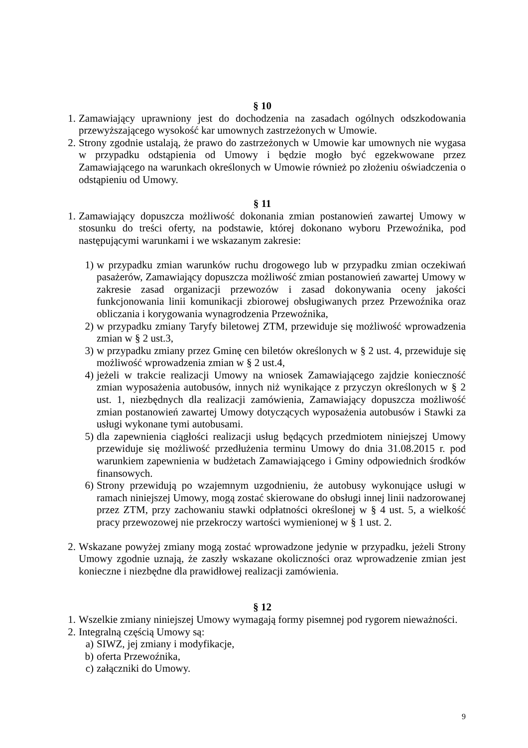§ 10
1. Zamawiający uprawniony jest do dochodzenia na zasadach ogólnych odszkodowania przewyższającego wysokość kar umownych zastrzeżonych w Umowie.
2. Strony zgodnie ustalają, że prawo do zastrzeżonych w Umowie kar umownych nie wygasa w przypadku odstąpienia od Umowy i będzie mogło być egzekwowane przez Zamawiającego na warunkach określonych w Umowie również po złożeniu oświadczenia o odstąpieniu od Umowy.
§ 11
1. Zamawiający dopuszcza możliwość dokonania zmian postanowień zawartej Umowy w stosunku do treści oferty, na podstawie, której dokonano wyboru Przewoźnika, pod następującymi warunkami i we wskazanym zakresie:
1) w przypadku zmian warunków ruchu drogowego lub w przypadku zmian oczekiwań pasażerów, Zamawiający dopuszcza możliwość zmian postanowień zawartej Umowy w zakresie zasad organizacji przewozów i zasad dokonywania oceny jakości funkcjonowania linii komunikacji zbiorowej obsługiwanych przez Przewoźnika oraz obliczania i korygowania wynagrodzenia Przewoźnika,
2) w przypadku zmiany Taryfy biletowej ZTM, przewiduje się możliwość wprowadzenia zmian w § 2 ust.3,
3) w przypadku zmiany przez Gminę cen biletów określonych w § 2 ust. 4, przewiduje się możliwość wprowadzenia zmian w § 2 ust.4,
4) jeżeli w trakcie realizacji Umowy na wniosek Zamawiającego zajdzie konieczność zmian wyposażenia autobusów, innych niż wynikające z przyczyn określonych w § 2 ust. 1, niezbędnych dla realizacji zamówienia, Zamawiający dopuszcza możliwość zmian postanowień zawartej Umowy dotyczących wyposażenia autobusów i Stawki za usługi wykonane tymi autobusami.
5) dla zapewnienia ciągłości realizacji usług będących przedmiotem niniejszej Umowy przewiduje się możliwość przedłużenia terminu Umowy do dnia 31.08.2015 r. pod warunkiem zapewnienia w budżetach Zamawiającego i Gminy odpowiednich środków finansowych.
6) Strony przewidują po wzajemnym uzgodnieniu, że autobusy wykonujące usługi w ramach niniejszej Umowy, mogą zostać skierowane do obsługi innej linii nadzorowanej przez ZTM, przy zachowaniu stawki odpłatności określonej w § 4 ust. 5, a wielkość pracy przewozowej nie przekroczy wartości wymienionej w § 1 ust. 2.
2. Wskazane powyżej zmiany mogą zostać wprowadzone jedynie w przypadku, jeżeli Strony Umowy zgodnie uznają, że zaszły wskazane okoliczności oraz wprowadzenie zmian jest konieczne i niezbędne dla prawidłowej realizacji zamówienia.
§ 12
1. Wszelkie zmiany niniejszej Umowy wymagają formy pisemnej pod rygorem nieważności.
2. Integralną częścią Umowy są:
a) SIWZ, jej zmiany i modyfikacje,
b) oferta Przewoźnika,
c) załączniki do Umowy.
9